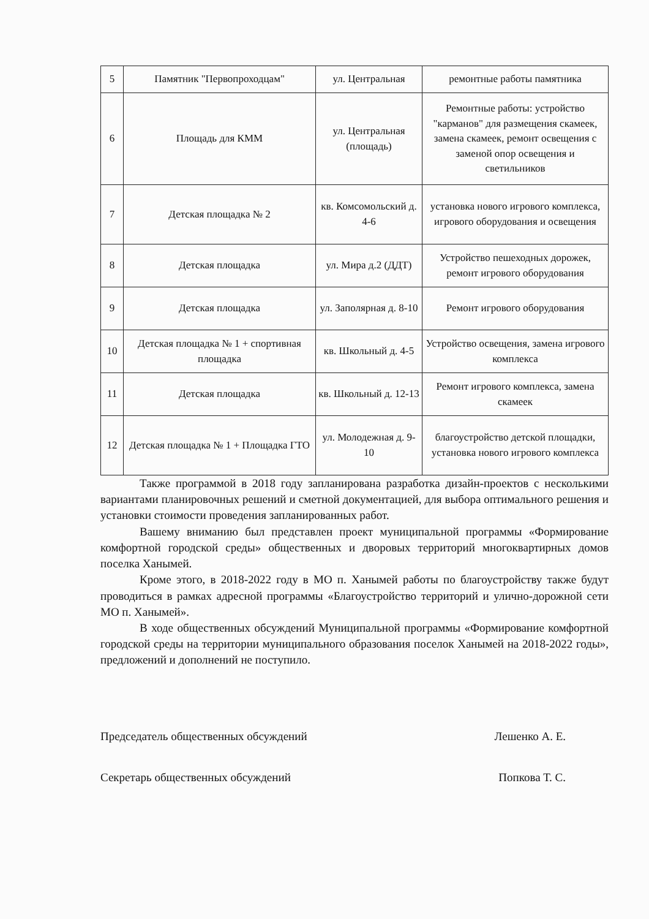| 5 | Памятник "Первопроходцам" | ул. Центральная | ремонтные работы памятника |
| 6 | Площадь для КММ | ул. Центральная (площадь) | Ремонтные работы: устройство "карманов" для размещения скамеек, замена скамеек, ремонт освещения с заменой опор освещения и светильников |
| 7 | Детская площадка № 2 | кв. Комсомольский д. 4-6 | установка нового игрового комплекса, игрового оборудования и освещения |
| 8 | Детская площадка | ул. Мира д.2 (ДДТ) | Устройство пешеходных дорожек, ремонт игрового оборудования |
| 9 | Детская площадка | ул. Заполярная д. 8-10 | Ремонт игрового оборудования |
| 10 | Детская площадка № 1 + спортивная площадка | кв. Школьный д. 4-5 | Устройство освещения, замена игрового комплекса |
| 11 | Детская площадка | кв. Школьный д. 12-13 | Ремонт игрового комплекса, замена скамеек |
| 12 | Детская площадка № 1 + Площадка ГТО | ул. Молодежная д. 9-10 | благоустройство детской площадки, установка нового игрового комплекса |
Также программой в 2018 году запланирована разработка дизайн-проектов с несколькими вариантами планировочных решений и сметной документацией, для выбора оптимального решения и установки стоимости проведения запланированных работ.
Вашему вниманию был представлен проект муниципальной программы «Формирование комфортной городской среды» общественных и дворовых территорий многоквартирных домов поселка Ханымей.
Кроме этого, в 2018-2022 году в МО п. Ханымей работы по благоустройству также будут проводиться в рамках адресной программы «Благоустройство территорий и улично-дорожной сети МО п. Ханымей».
В ходе общественных обсуждений Муниципальной программы «Формирование комфортной городской среды на территории муниципального образования поселок Ханымей на 2018-2022 годы», предложений и дополнений не поступило.
Председатель общественных обсуждений Лешенко А. Е.
Секретарь общественных обсуждений Попкова Т. С.